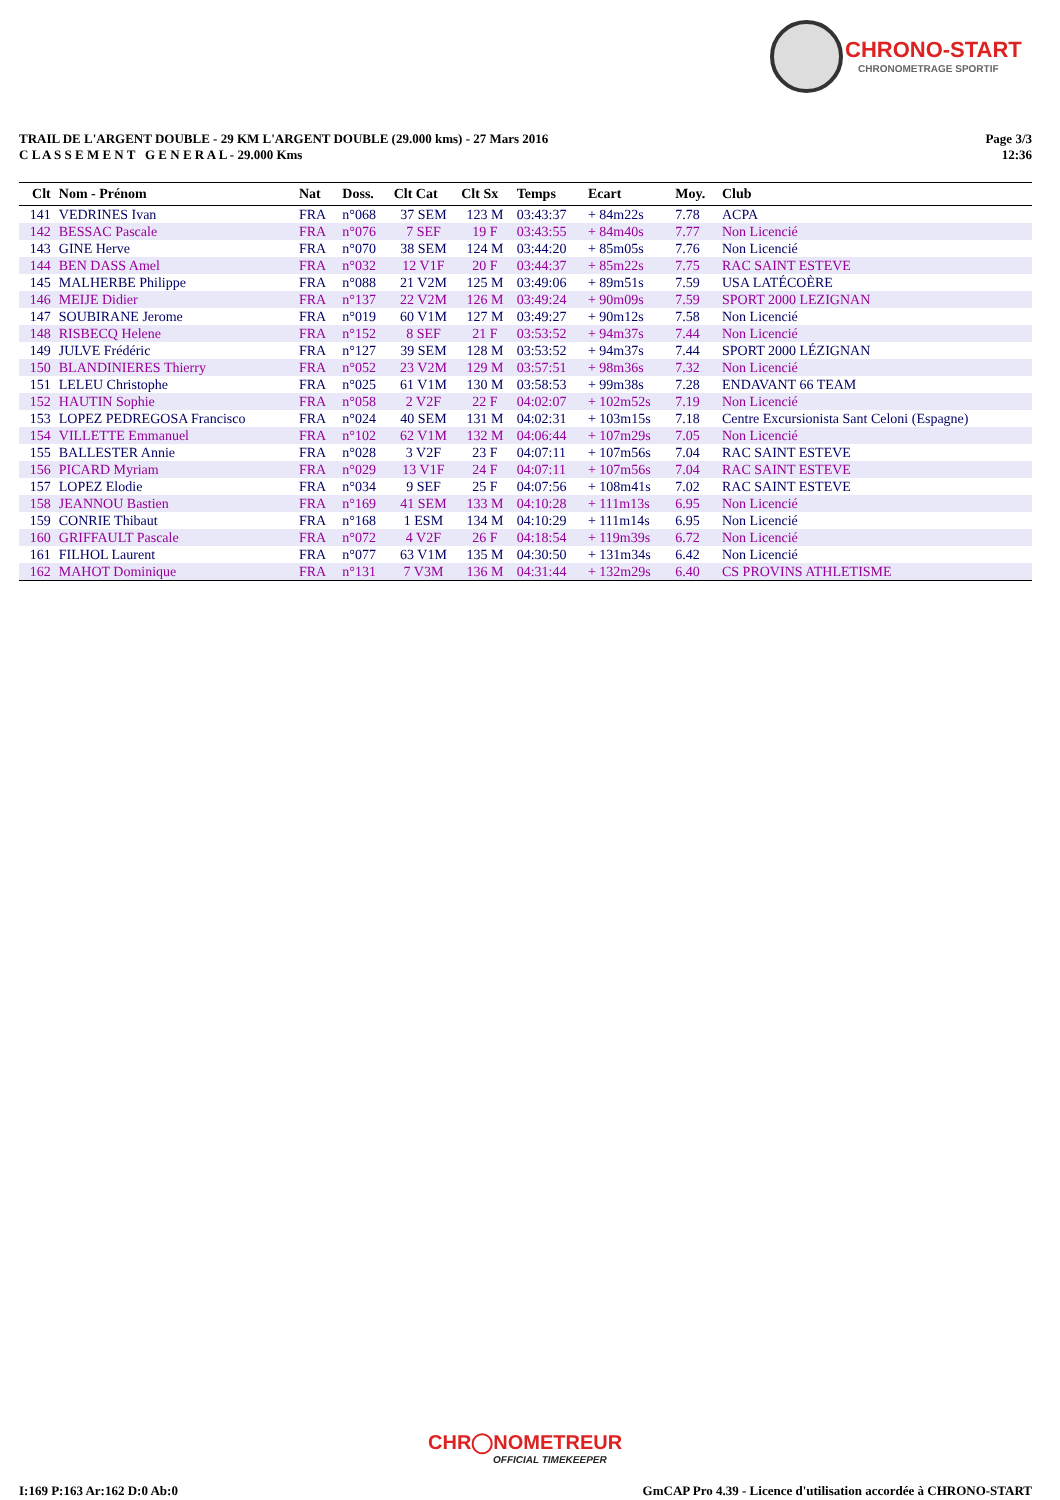CHRONO-START
CHRONOMETRAGE SPORTIF
TRAIL DE L'ARGENT DOUBLE - 29 KM L'ARGENT DOUBLE (29.000 kms) - 27 Mars 2016
C L A S S E M E N T G E N E R A L - 29.000 Kms
Page 3/3
12:36
| Clt | Nom - Prénom | Nat | Doss. | Clt Cat | Clt Sx | Temps | Ecart | Moy. | Club |
| --- | --- | --- | --- | --- | --- | --- | --- | --- | --- |
| 141 | VEDRINES Ivan | FRA | n°068 | 37 SEM | 123 M | 03:43:37 | + 84m22s | 7.78 | ACPA |
| 142 | BESSAC Pascale | FRA | n°076 | 7 SEF | 19 F | 03:43:55 | + 84m40s | 7.77 | Non Licencié |
| 143 | GINE Herve | FRA | n°070 | 38 SEM | 124 M | 03:44:20 | + 85m05s | 7.76 | Non Licencié |
| 144 | BEN DASS Amel | FRA | n°032 | 12 V1F | 20 F | 03:44:37 | + 85m22s | 7.75 | RAC SAINT ESTEVE |
| 145 | MALHERBE Philippe | FRA | n°088 | 21 V2M | 125 M | 03:49:06 | + 89m51s | 7.59 | USA LATÉCOÈRE |
| 146 | MEIJE Didier | FRA | n°137 | 22 V2M | 126 M | 03:49:24 | + 90m09s | 7.59 | SPORT 2000 LEZIGNAN |
| 147 | SOUBIRANE Jerome | FRA | n°019 | 60 V1M | 127 M | 03:49:27 | + 90m12s | 7.58 | Non Licencié |
| 148 | RISBECQ Helene | FRA | n°152 | 8 SEF | 21 F | 03:53:52 | + 94m37s | 7.44 | Non Licencié |
| 149 | JULVE Frédéric | FRA | n°127 | 39 SEM | 128 M | 03:53:52 | + 94m37s | 7.44 | SPORT 2000 LÉZIGNAN |
| 150 | BLANDINIERES Thierry | FRA | n°052 | 23 V2M | 129 M | 03:57:51 | + 98m36s | 7.32 | Non Licencié |
| 151 | LELEU Christophe | FRA | n°025 | 61 V1M | 130 M | 03:58:53 | + 99m38s | 7.28 | ENDAVANT 66 TEAM |
| 152 | HAUTIN Sophie | FRA | n°058 | 2 V2F | 22 F | 04:02:07 | + 102m52s | 7.19 | Non Licencié |
| 153 | LOPEZ PEDREGOSA Francisco | FRA | n°024 | 40 SEM | 131 M | 04:02:31 | + 103m15s | 7.18 | Centre Excursionista Sant Celoni (Espagne) |
| 154 | VILLETTE Emmanuel | FRA | n°102 | 62 V1M | 132 M | 04:06:44 | + 107m29s | 7.05 | Non Licencié |
| 155 | BALLESTER Annie | FRA | n°028 | 3 V2F | 23 F | 04:07:11 | + 107m56s | 7.04 | RAC SAINT ESTEVE |
| 156 | PICARD Myriam | FRA | n°029 | 13 V1F | 24 F | 04:07:11 | + 107m56s | 7.04 | RAC SAINT ESTEVE |
| 157 | LOPEZ Elodie | FRA | n°034 | 9 SEF | 25 F | 04:07:56 | + 108m41s | 7.02 | RAC SAINT ESTEVE |
| 158 | JEANNOU Bastien | FRA | n°169 | 41 SEM | 133 M | 04:10:28 | + 111m13s | 6.95 | Non Licencié |
| 159 | CONRIE Thibaut | FRA | n°168 | 1 ESM | 134 M | 04:10:29 | + 111m14s | 6.95 | Non Licencié |
| 160 | GRIFFAULT Pascale | FRA | n°072 | 4 V2F | 26 F | 04:18:54 | + 119m39s | 6.72 | Non Licencié |
| 161 | FILHOL Laurent | FRA | n°077 | 63 V1M | 135 M | 04:30:50 | + 131m34s | 6.42 | Non Licencié |
| 162 | MAHOT Dominique | FRA | n°131 | 7 V3M | 136 M | 04:31:44 | + 132m29s | 6.40 | CS PROVINS ATHLETISME |
CHR◯NOMETREUR
OFFICIAL TIMEKEEPER
I:169 P:163 Ar:162 D:0 Ab:0 GmCAP Pro 4.39 - Licence d'utilisation accordée à CHRONO-START